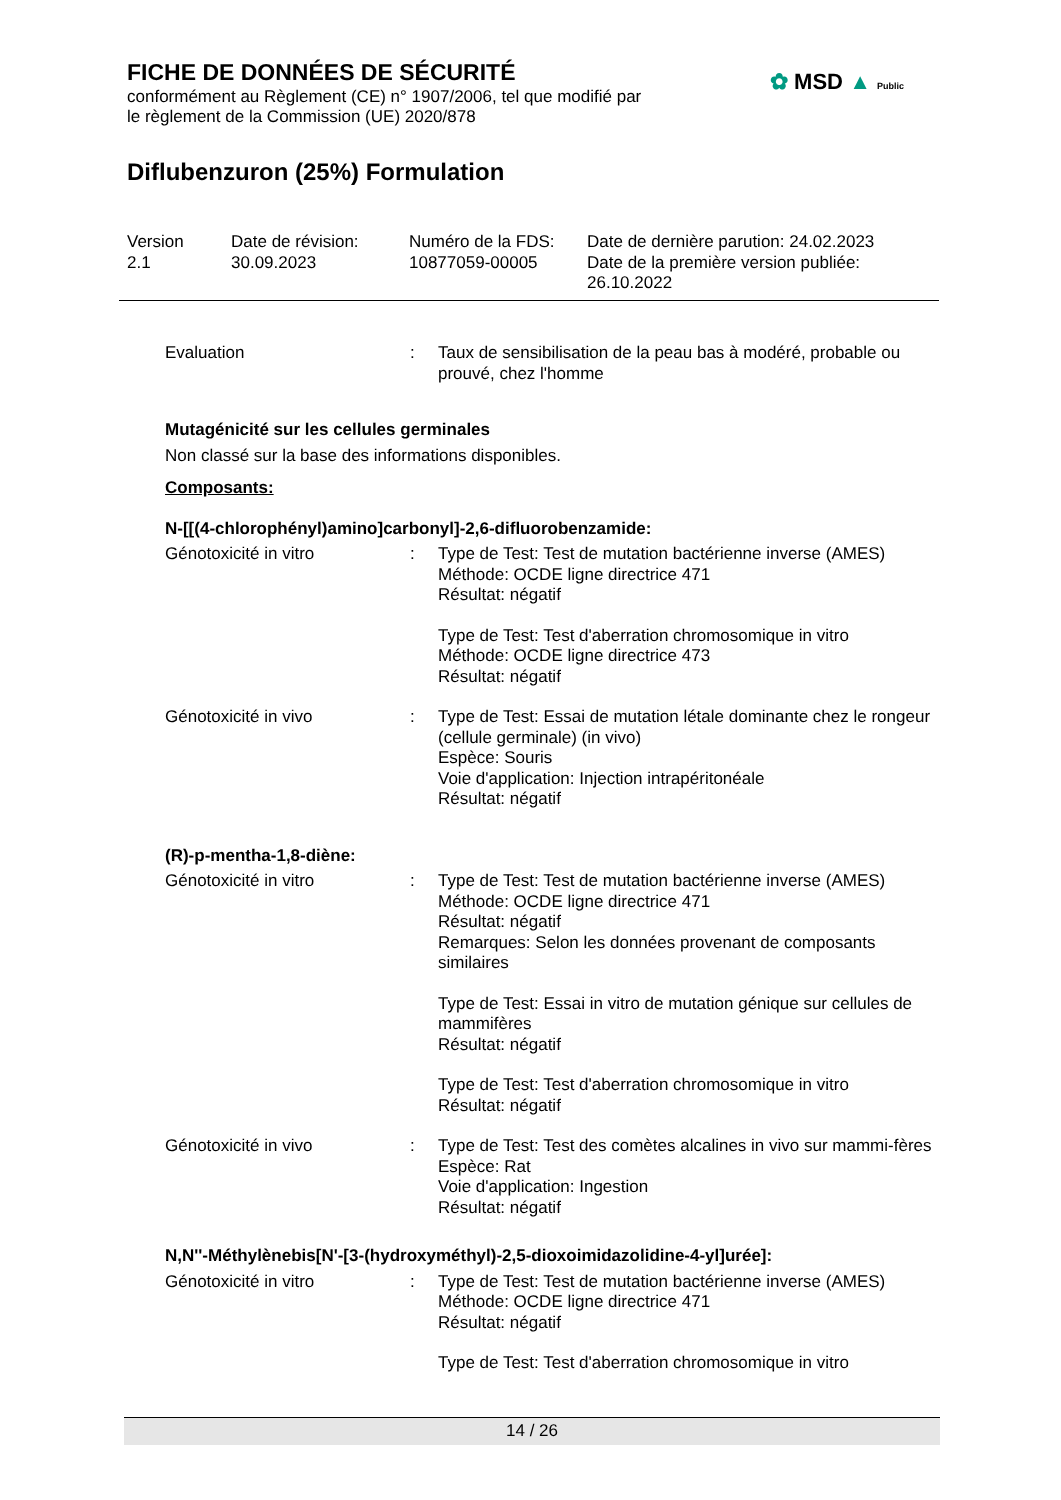FICHE DE DONNÉES DE SÉCURITÉ
conformément au Règlement (CE) n° 1907/2006, tel que modifié par
le règlement de la Commission (UE) 2020/878
Diflubenzuron (25%) Formulation
✿ MSD ▲ Public
Version
2.1
Date de révision:
30.09.2023
Numéro de la FDS:
10877059-00005
Date de dernière parution: 24.02.2023
Date de la première version publiée:
26.10.2022
Evaluation : Taux de sensibilisation de la peau bas à modéré, probable ou prouvé, chez l'homme
Mutagénicité sur les cellules germinales
Non classé sur la base des informations disponibles.
Composants:
N-[[(4-chlorophényl)amino]carbonyl]-2,6-difluorobenzamide:
Génotoxicité in vitro : Type de Test: Test de mutation bactérienne inverse (AMES)
Méthode: OCDE ligne directrice 471
Résultat: négatif
Type de Test: Test d'aberration chromosomique in vitro
Méthode: OCDE ligne directrice 473
Résultat: négatif
Génotoxicité in vivo : Type de Test: Essai de mutation létale dominante chez le rongeur (cellule germinale) (in vivo)
Espèce: Souris
Voie d'application: Injection intrapéritonéale
Résultat: négatif
(R)-p-mentha-1,8-diène:
Génotoxicité in vitro : Type de Test: Test de mutation bactérienne inverse (AMES)
Méthode: OCDE ligne directrice 471
Résultat: négatif
Remarques: Selon les données provenant de composants similaires
Type de Test: Essai in vitro de mutation génique sur cellules de mammifères
Résultat: négatif
Type de Test: Test d'aberration chromosomique in vitro
Résultat: négatif
Génotoxicité in vivo : Type de Test: Test des comètes alcalines in vivo sur mammi-fères
Espèce: Rat
Voie d'application: Ingestion
Résultat: négatif
N,N''-Méthylènebis[N'-[3-(hydroxyméthyl)-2,5-dioxoimidazolidine-4-yl]urée]:
Génotoxicité in vitro : Type de Test: Test de mutation bactérienne inverse (AMES)
Méthode: OCDE ligne directrice 471
Résultat: négatif
Type de Test: Test d'aberration chromosomique in vitro
14 / 26